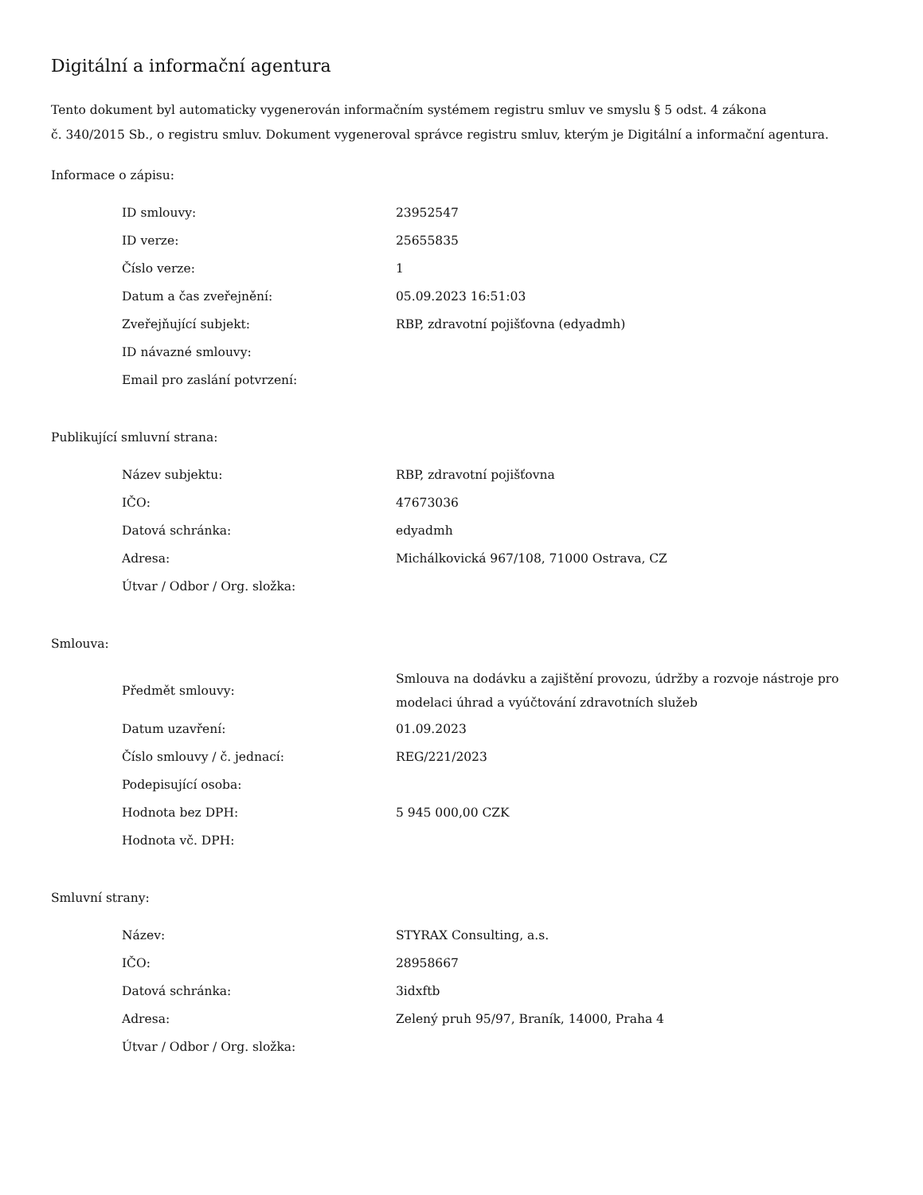Digitální a informační agentura
Tento dokument byl automaticky vygenerován informačním systémem registru smluv ve smyslu § 5 odst. 4 zákona
č. 340/2015 Sb., o registru smluv. Dokument vygeneroval správce registru smluv, kterým je Digitální a informační agentura.
Informace o zápisu:
| ID smlouvy: | 23952547 |
| ID verze: | 25655835 |
| Číslo verze: | 1 |
| Datum a čas zveřejnění: | 05.09.2023 16:51:03 |
| Zveřejňující subjekt: | RBP, zdravotní pojišťovna (edyadmh) |
| ID návazné smlouvy: | |
| Email pro zaslání potvrzení: | |
Publikující smluvní strana:
| Název subjektu: | RBP, zdravotní pojišťovna |
| IČO: | 47673036 |
| Datová schránka: | edyadmh |
| Adresa: | Michálkovická 967/108, 71000 Ostrava, CZ |
| Útvar / Odbor / Org. složka: | |
Smlouva:
| Předmět smlouvy: | Smlouva na dodávku a zajištění provozu, údržby a rozvoje nástroje pro modelaci úhrad a vyúčtování zdravotních služeb |
| Datum uzavření: | 01.09.2023 |
| Číslo smlouvy / č. jednací: | REG/221/2023 |
| Podepisující osoba: | |
| Hodnota bez DPH: | 5 945 000,00 CZK |
| Hodnota vč. DPH: | |
Smluvní strany:
| Název: | STYRAX Consulting, a.s. |
| IČO: | 28958667 |
| Datová schránka: | 3idxftb |
| Adresa: | Zelený pruh 95/97, Braník, 14000, Praha 4 |
| Útvar / Odbor / Org. složka: | |